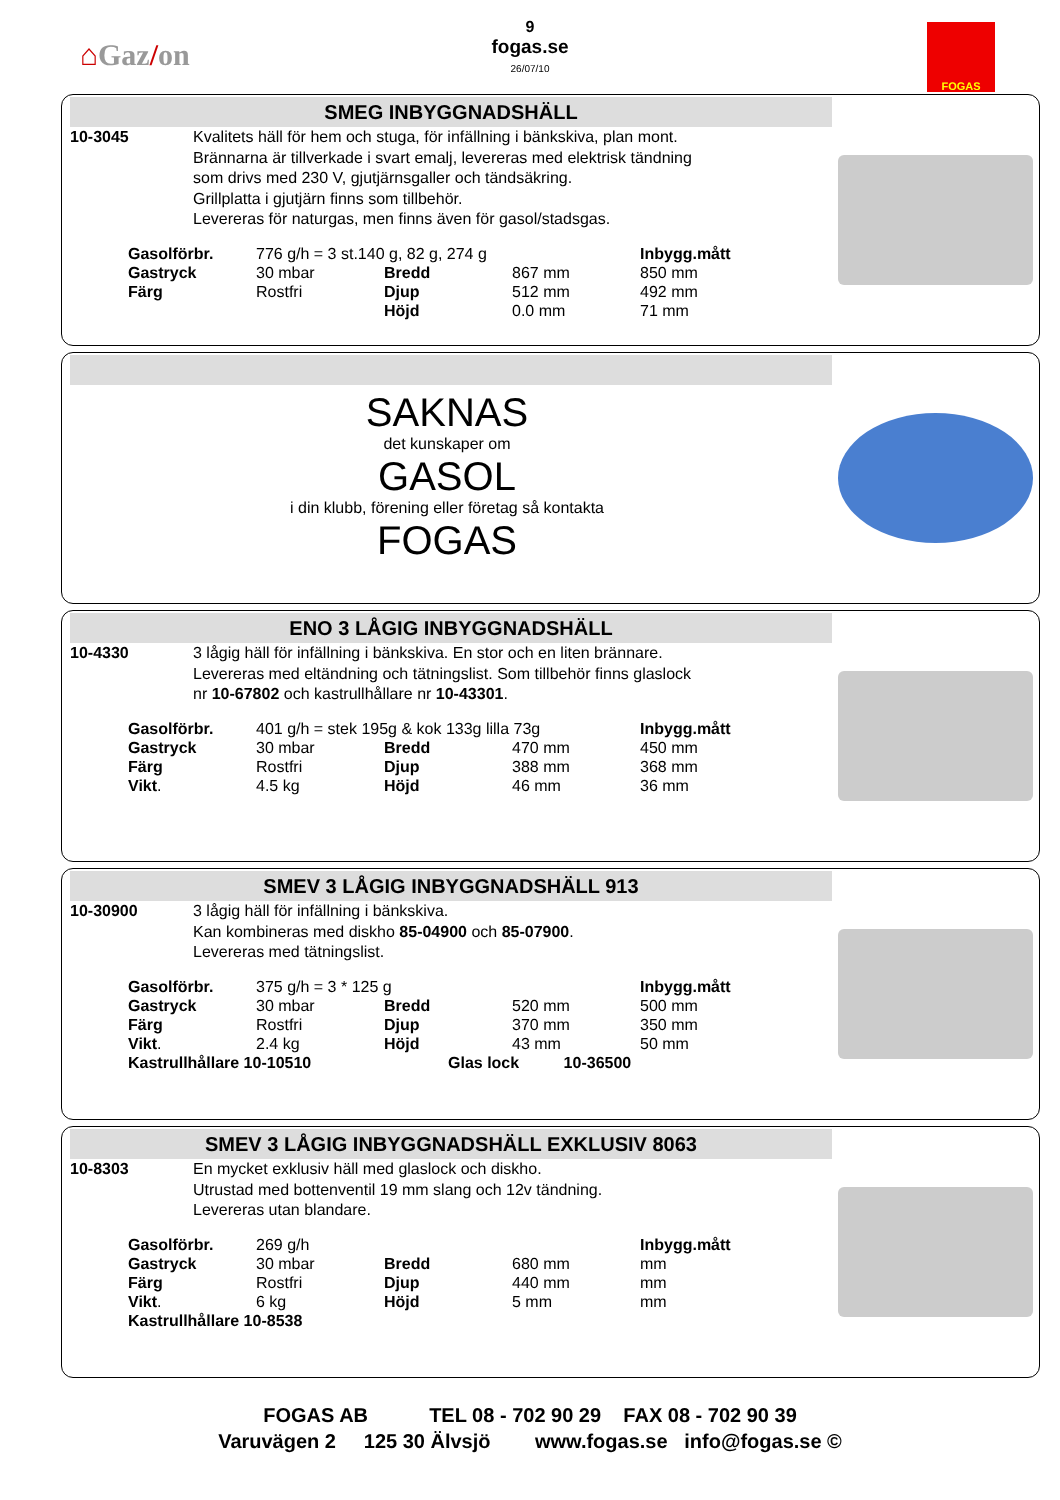⌂Gaz/on
9
fogas.se
26/07/10
FOGAS
SMEG INBYGGNADSHÄLL
10-3045 Kvalitets häll för hem och stuga, för infällning i bänkskiva, plan mont.
Brännarna är tillverkade i svart emalj, levereras med elektrisk tändning
som drivs med 230 V, gjutjärnsgaller och tändsäkring.
Grillplatta i gjutjärn finns som tillbehör.
Levereras för naturgas, men finns även för gasol/stadsgas.
| Gasolförbr. | 776 g/h = 3 st.140 g, 82 g, 274 g | | | Inbygg.mått |
| Gastryck | 30 mbar | Bredd | 867 mm | 850 mm |
| Färg | Rostfri | Djup | 512 mm | 492 mm |
| | | Höjd | 0.0 mm | 71 mm |
SAKNAS
det kunskaper om
GASOL
i din klubb, förening eller företag så kontakta
FOGAS
ENO 3 LÅGIG INBYGGNADSHÄLL
10-4330 3 lågig häll för infällning i bänkskiva. En stor och en liten brännare.
Levereras med eltändning och tätningslist. Som tillbehör finns glaslock
nr 10-67802 och kastrullhållare nr 10-43301.
| Gasolförbr. | 401 g/h = stek 195g & kok 133g lilla 73g | | | Inbygg.mått |
| Gastryck | 30 mbar | Bredd | 470 mm | 450 mm |
| Färg | Rostfri | Djup | 388 mm | 368 mm |
| Vikt . | 4.5 kg | Höjd | 46 mm | 36 mm |
SMEV 3 LÅGIG INBYGGNADSHÄLL 913
10-30900 3 lågig häll för infällning i bänkskiva.
Kan kombineras med diskho 85-04900 och 85-07900.
Levereras med tätningslist.
| Gasolförbr. | 375 g/h = 3 * 125 g | | | Inbygg.mått |
| Gastryck | 30 mbar | Bredd | 520 mm | 500 mm |
| Färg | Rostfri | Djup | 370 mm | 350 mm |
| Vikt . | 2.4 kg | Höjd | 43 mm | 50 mm |
| Kastrullhållare 10-10510 | | Glas lock 10-36500 | | |
SMEV 3 LÅGIG INBYGGNADSHÄLL EXKLUSIV 8063
10-8303 En mycket exklusiv häll med glaslock och diskho.
Utrustad med bottenventil 19 mm slang och 12v tändning.
Levereras utan blandare.
| Gasolförbr. | 269 g/h | | | Inbygg.mått |
| Gastryck | 30 mbar | Bredd | 680 mm | mm |
| Färg | Rostfri | Djup | 440 mm | mm |
| Vikt . | 6 kg | Höjd | 5 mm | mm |
| Kastrullhållare 10-8538 | | | | |
FOGAS AB TEL 08 - 702 90 29 FAX 08 - 702 90 39
Varuvägen 2 125 30 Älvsjö www.fogas.se info@fogas.se ©